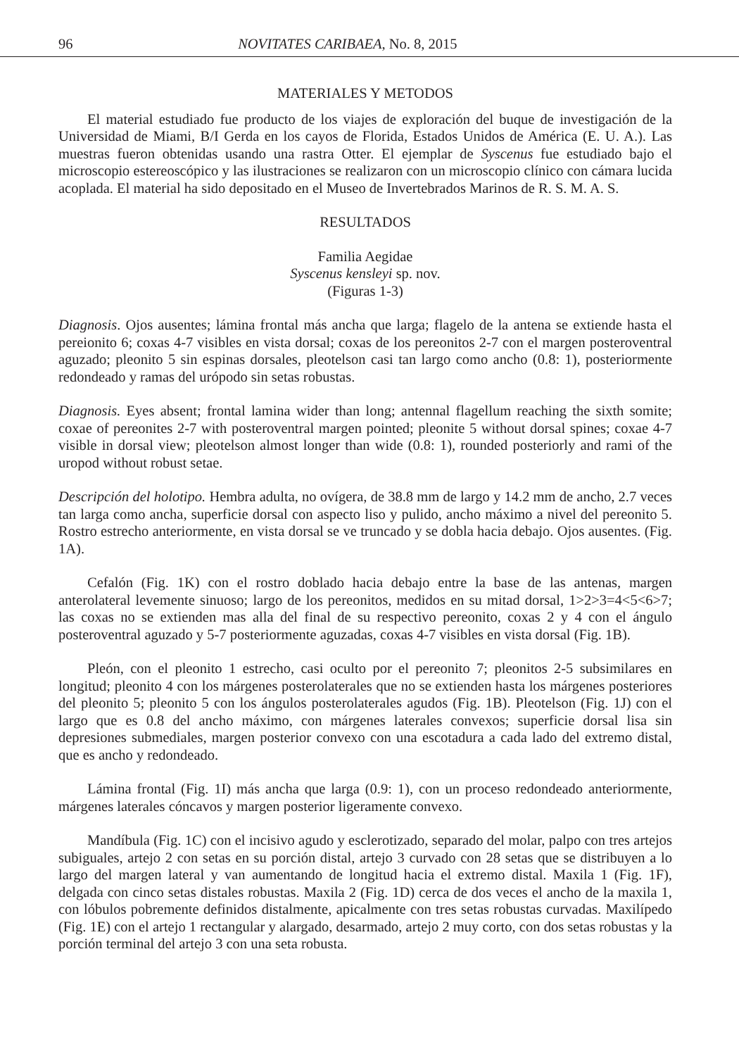96 NOVITATES CARIBAEA, No. 8, 2015
MATERIALES Y METODOS
El material estudiado fue producto de los viajes de exploración del buque de investigación de la Universidad de Miami, B/I Gerda en los cayos de Florida, Estados Unidos de América (E. U. A.). Las muestras fueron obtenidas usando una rastra Otter. El ejemplar de Syscenus fue estudiado bajo el microscopio estereoscópico y las ilustraciones se realizaron con un microscopio clínico con cámara lucida acoplada. El material ha sido depositado en el Museo de Invertebrados Marinos de R. S. M. A. S.
RESULTADOS
Familia Aegidae
Syscenus kensleyi sp. nov.
(Figuras 1-3)
Diagnosis. Ojos ausentes; lámina frontal más ancha que larga; flagelo de la antena se extiende hasta el pereionito 6; coxas 4-7 visibles en vista dorsal; coxas de los pereonitos 2-7 con el margen posteroventral aguzado; pleonito 5 sin espinas dorsales, pleotelson casi tan largo como ancho (0.8: 1), posteriormente redondeado y ramas del urópodo sin setas robustas.
Diagnosis. Eyes absent; frontal lamina wider than long; antennal flagellum reaching the sixth somite; coxae of pereonites 2-7 with posteroventral margen pointed; pleonite 5 without dorsal spines; coxae 4-7 visible in dorsal view; pleotelson almost longer than wide (0.8: 1), rounded posteriorly and rami of the uropod without robust setae.
Descripción del holotipo. Hembra adulta, no ovígera, de 38.8 mm de largo y 14.2 mm de ancho, 2.7 veces tan larga como ancha, superficie dorsal con aspecto liso y pulido, ancho máximo a nivel del pereonito 5. Rostro estrecho anteriormente, en vista dorsal se ve truncado y se dobla hacia debajo. Ojos ausentes. (Fig. 1A).
Cefalón (Fig. 1K) con el rostro doblado hacia debajo entre la base de las antenas, margen anterolateral levemente sinuoso; largo de los pereonitos, medidos en su mitad dorsal, 1>2>3=4<5<6>7; las coxas no se extienden mas alla del final de su respectivo pereonito, coxas 2 y 4 con el ángulo posteroventral aguzado y 5-7 posteriormente aguzadas, coxas 4-7 visibles en vista dorsal (Fig. 1B).
Pleón, con el pleonito 1 estrecho, casi oculto por el pereonito 7; pleonitos 2-5 subsimilares en longitud; pleonito 4 con los márgenes posterolaterales que no se extienden hasta los márgenes posteriores del pleonito 5; pleonito 5 con los ángulos posterolaterales agudos (Fig. 1B). Pleotelson (Fig. 1J) con el largo que es 0.8 del ancho máximo, con márgenes laterales convexos; superficie dorsal lisa sin depresiones submediales, margen posterior convexo con una escotadura a cada lado del extremo distal, que es ancho y redondeado.
Lámina frontal (Fig. 1I) más ancha que larga (0.9: 1), con un proceso redondeado anteriormente, márgenes laterales cóncavos y margen posterior ligeramente convexo.
Mandíbula (Fig. 1C) con el incisivo agudo y esclerotizado, separado del molar, palpo con tres artejos subiguales, artejo 2 con setas en su porción distal, artejo 3 curvado con 28 setas que se distribuyen a lo largo del margen lateral y van aumentando de longitud hacia el extremo distal. Maxila 1 (Fig. 1F), delgada con cinco setas distales robustas. Maxila 2 (Fig. 1D) cerca de dos veces el ancho de la maxila 1, con lóbulos pobremente definidos distalmente, apicalmente con tres setas robustas curvadas. Maxilípedo (Fig. 1E) con el artejo 1 rectangular y alargado, desarmado, artejo 2 muy corto, con dos setas robustas y la porción terminal del artejo 3 con una seta robusta.